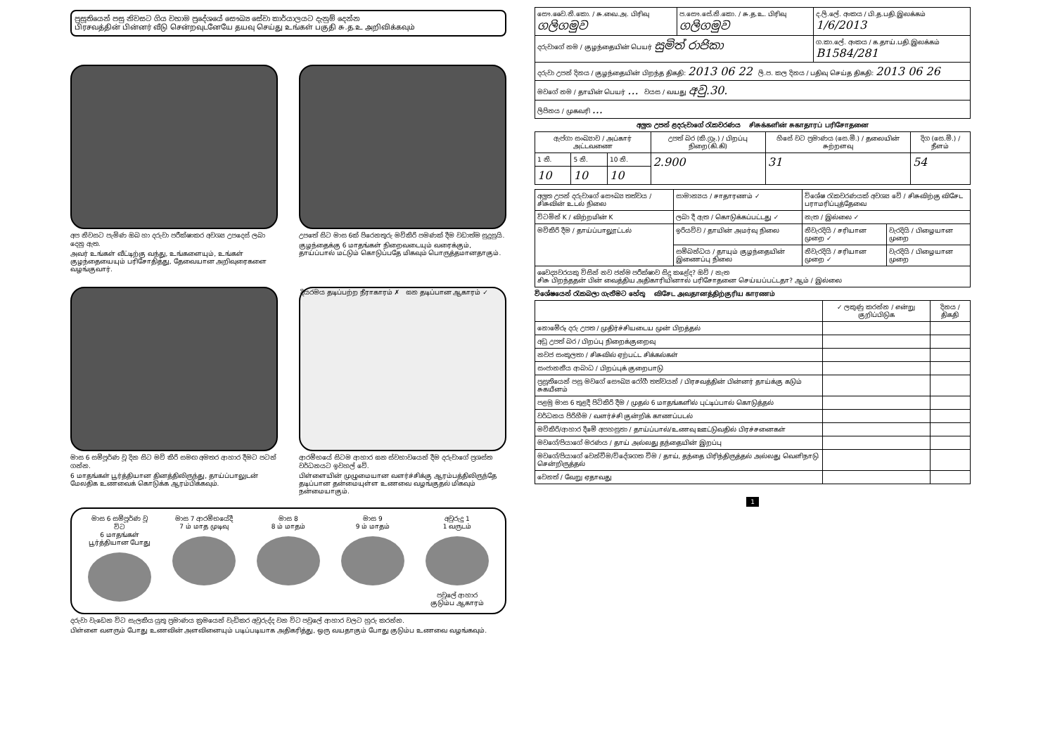ප්‍රසූතියෙන් පසු නිවසට ගිය වහාම ප්‍රදේශයේ සෞඛ්‍ය සේවා කාර්යාලයට දැනුම් දෙන්න
பிரசவத்தின் பின்னர் வீடு சென்றவுடனேயே தயவு செய்து உங்கள் பகுதி சு.த.உ அறிவிக்கவும்
අප නිවසට පැමිණ ඔබ හා දරුවා පරීක්ෂාකර අවශ්‍ය උපදෙස් ලබා දෙනු ඇත.
அவர் உங்கள் வீட்டிற்கு வந்து, உங்களையும், உங்கள் குழந்தையையும் பரிசோதித்து, தேவையான அறிவுரைகளை வழங்குவார்.
උපතේ සිට මාස 6ක් පිරෙනතුරු මව්කිරි පමණක් දීම වඩාත්ම සුදුසුයි.
குழந்தைக்கு 6 மாதங்கள் நிறைவடையும் வரைக்கும், தாய்ப்பால் மட்டும் கொடுப்பதே மிகவும் பொருத்தமானதாகும்.
මාස 6 සම්පූර්ණ වූ දින සිට මව් කිරි සමඟ අමතර ආහාර දීමට පටන් ගන්න.
6 மாதங்கள் பூர்த்தியான தினத்திலிருந்து, தாய்ப்பாலுடன் மேலதிக உணவைக் கொடுக்க ஆரம்பிக்கவும்.
දියරමය தடிப்பற்ற நீராகாரம் ✗ ඝන தடிப்பான ஆகாரம் ✓
ආරම්භයේ සිටම ආහාර ඝන ස්වභාවයෙන් දීම දරුවාගේ ප්‍රශස්ත වර්ධනයට ඉවහල් වේ.
பிள்ளையின் முழுமையான வளர்ச்சிக்கு ஆரம்பத்திலிருந்தே தடிப்பான தன்மையுள்ள உணவை வழங்குதல் மிகவும் நன்மையாகும்.
මාස 6 සම්පූර්ණ වූ විට
6 மாதங்கள் பூர்த்தியான போது
මාස 7 ආරම්භයේදී
7 ம் மாத முடிவு
මාස 8
8 ம் மாதம்
මාස 9
9 ம் மாதம்
අවුරුදු 1
1 வருடம்
පවුලේ ආහාර
குடும்ப ஆகாரம்
දරුවා වැඩෙන විට සැලකිය යුතු ප්‍රමාණය ක්‍රමයෙන් වැඩිකර අවුරුද්ද වන විට පවුලේ ආහාර වලට හුරු කරන්න.
பிள்ளை வளரும் போது உணவின் அளவினையும் படிப்படியாக அதிகரித்து, ஒரு வயதாகும் போது குடும்ப உணவை வழங்கவும்.
| සෞ.වෛ.නි.කො. / சு.வை.அ. பிரிவு ගලිගමුව | ප.සෞ.සේ.නි.කො. / சு.த.உ. பிரிவு ගලිගමුව | ද.ලි.ලේ. අංකය / பி.த.பதி.இலக்கம் 1/6/2013 |
| දරුවාගේ නම / குழந்தையின் பெயர் සුමිත් රාජිකා | | ග.කා.ලේ. අංකය / க.தாய்.பதி.இலக்கம் B1584/281 |
| දරුවා උපන් දිනය / குழந்தையின் பிறந்த திகதி: 2013 06 22 ලි.ප. කල දිනය / பதிவு செய்த திகதி: 2013 06 26 | | |
| මවගේ නම / தாயின் பெயர் ... වයස / வயது අවු.30. | | |
| ලිපිනය / முகவரி ... | | |
අලුත උපන් ළදරුවාගේ රැකවරණය சிசுக்களின் சுகாதாரப் பரிசோதனை
| ඇප්ගා සංඛ්‍යාව / அப்கார் அட்டவணை | | | උපත් බර (කි.ග්‍රෑ.) / பிறப்பு நிறை(கி.கி) | හිසේ වට ප්‍රමාණය (සෙ.මී.) / தலையின் சுற்றளவு | දිග (සෙ.මී.) / நீளம் |
| --- | --- | --- | --- | --- | --- |
| 1 නි. | 5 නි. | 10 නි. | 2.900 | 31 | 54 |
| 10 | 10 | 10 | | | |
| අලුත උපන් දරුවාගේ සෞඛ්‍ය තත්වය / சிசுவின் உடல் நிலை | සාමාන්‍යය / சாதாரணம் ✓ | විශේෂ රැකවරණයක් අවශ්‍ය වේ / சிசுவிற்கு விசேட பராமரிப்புத்தேவை | |
| විටමින් K / விற்றமின் K | ලබා දී ඇත / கொடுக்கப்பட்டது ✓ | නැත / இல்லை ✓ | |
| මව්කිරි දීම / தாய்ப்பாலூட்டல் | ඉරියව්ව / தாயின் அமர்வு நிலை | නිවැරදියි / சரியான முறை ✓ | වැරදියි / பிழையான முறை |
| | සම්බන්ධය / தாயும் குழந்தையின் இணைப்பு நிலை | නිවැරදියි / சரியான முறை ✓ | වැරදියි / பிழையான முறை |
| වෛද්‍යවරයකු විසින් නව ජන්ම පරීක්ෂාව සිදු කළේද? ඔව් / නැත சிசு பிறந்ததன் பின் வைத்திய அதிகாரியினால் பரிசோதனை செய்யப்பட்டதா? ஆம் / இல்லை | | | |
විශේෂයෙන් රැකබලා ගැනීමට හේතු விசேட அவதானத்திற்குரிய காரணம்
| | ✓ ලකුණු කරන්න / என்று குறிப்பிடுக | දිනය / திகதி |
| --- | --- | --- |
| නොමේරූ දරු උපත / முதிர்ச்சியடைய முன் பிறத்தல் | | |
| අඩු උපත් බර / பிறப்பு நிறைக்குறைவு | | |
| නවජ සංකූලතා / சிசுவில் ஏற்பட்ட சிக்கல்கள் | | |
| සංජානනීය ආබාධ / பிறப்புக் குறைபாடு | | |
| ප්‍රසූතියෙන් පසු මවගේ සෞඛ්‍ය රෝගී තත්වයන් / பிரசவத்தின் பின்னர் தாய்க்கு கடும் சுகயீனம் | | |
| පළමු මාස 6 තුළදී පිටිකිරි දීම / முதல் 6 மாதங்களில் புட்டிப்பால் கொடுத்தல் | | |
| වර්ධනය පිරිහීම / வளர்ச்சி குன்றிக் காணப்படல் | | |
| මව්කිරි/ආහාර දීමේ අපහසුතා / தாய்ப்பால்/உணவு ஊட்டுவதில் பிரச்சனைகள் | | |
| මවගේ/පියාගේ මරණය / தாய் அல்லது தந்தையின் இறப்பு | | |
| මවගේ/පියාගේ වෙන්වීම/විදේශගත වීම / தாய், தந்தை பிரிந்திருத்தல் அல்லது வெளிநாடு சென்றிருத்தல் | | |
| වෙනත් / வேறு ஏதாவது | | |
1